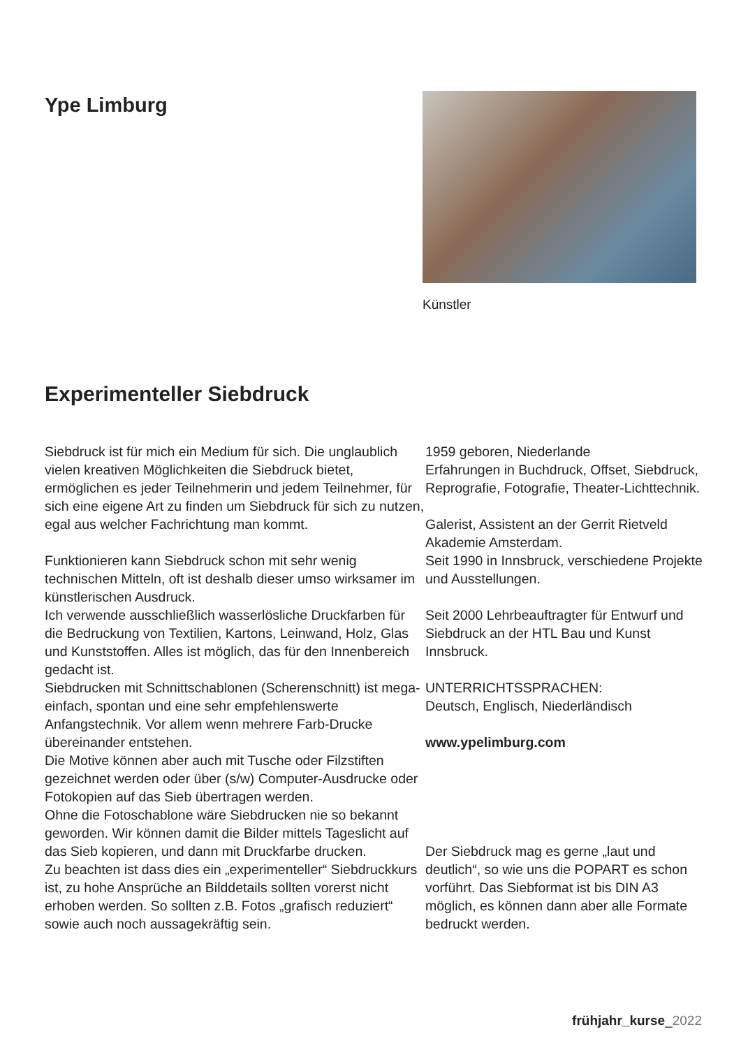Ype Limburg
Künstler
Experimenteller Siebdruck
Siebdruck ist für mich ein Medium für sich. Die unglaublich vielen kreativen Möglichkeiten die Siebdruck bietet, ermöglichen es jeder Teilnehmerin und jedem Teilnehmer, für sich eine eigene Art zu finden um Siebdruck für sich zu nutzen, egal aus welcher Fachrichtung man kommt.
Funktionieren kann Siebdruck schon mit sehr wenig technischen Mitteln, oft ist deshalb dieser umso wirksamer im künstlerischen Ausdruck.
Ich verwende ausschließlich wasserlösliche Druckfarben für die Bedruckung von Textilien, Kartons, Leinwand, Holz, Glas und Kunststoffen. Alles ist möglich, das für den Innenbereich gedacht ist.
Siebdrucken mit Schnittschablonen (Scherenschnitt) ist mega-einfach, spontan und eine sehr empfehlenswerte Anfangstechnik. Vor allem wenn mehrere Farb-Drucke übereinander entstehen.
Die Motive können aber auch mit Tusche oder Filzstiften gezeichnet werden oder über (s/w) Computer-Ausdrucke oder Fotokopien auf das Sieb übertragen werden.
Ohne die Fotoschablone wäre Siebdrucken nie so bekannt geworden. Wir können damit die Bilder mittels Tageslicht auf das Sieb kopieren, und dann mit Druckfarbe drucken.
Zu beachten ist dass dies ein „experimenteller“ Siebdruckkurs ist, zu hohe Ansprüche an Bilddetails sollten vorerst nicht erhoben werden. So sollten z.B. Fotos „grafisch reduziert“ sowie auch noch aussagekräftig sein.
1959 geboren, Niederlande
Erfahrungen in Buchdruck, Offset, Siebdruck, Reprografie, Fotografie, Theater-Lichttechnik.
Galerist, Assistent an der Gerrit Rietveld Akademie Amsterdam.
Seit 1990 in Innsbruck, verschiedene Projekte und Ausstellungen.
Seit 2000 Lehrbeauftragter für Entwurf und Siebdruck an der HTL Bau und Kunst Innsbruck.
UNTERRICHTSSPRACHEN:
Deutsch, Englisch, Niederländisch
www.ypelimburg.com
Der Siebdruck mag es gerne „laut und deutlich“, so wie uns die POPART es schon vorführt. Das Siebformat ist bis DIN A3 möglich, es können dann aber alle Formate bedruckt werden.
frühjahr_kurse_2022